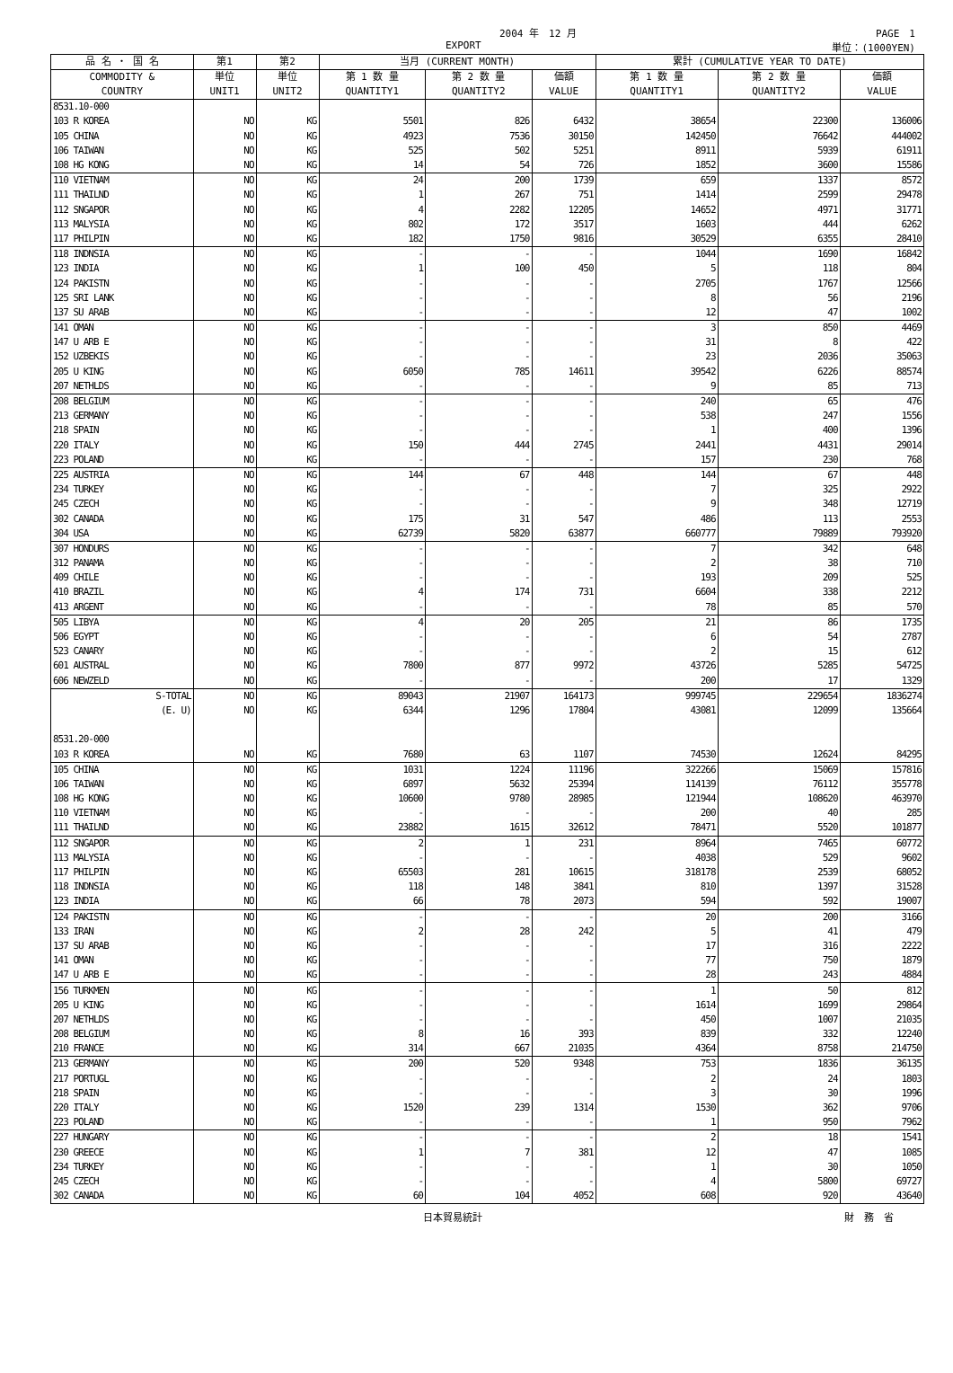2004 年　12 月 PAGE　1
EXPORT 単位：(1000YEN)
| 品 名 ・ 国 名 | 第1 | 第2 | 当月 (CURRENT MONTH) | | | 累計 (CUMULATIVE YEAR TO DATE) | | |
| --- | --- | --- | --- | --- | --- | --- | --- | --- |
| COMMODITY & COUNTRY | 単位 UNIT1 | 単位 UNIT2 | 第 1 数 量 QUANTITY1 | 第 2 数 量 QUANTITY2 | 価額 VALUE | 第 1 数 量 QUANTITY1 | 第 2 数 量 QUANTITY2 | 価額 VALUE |
| 8531.10-000 | | | | | | | | |
| 103 R KOREA | NO | KG | 5501 | 826 | 6432 | 38654 | 22300 | 136006 |
| 105 CHINA | NO | KG | 4923 | 7536 | 30150 | 142450 | 76642 | 444002 |
| 106 TAIWAN | NO | KG | 525 | 502 | 5251 | 8911 | 5939 | 61911 |
| 108 HG KONG | NO | KG | 14 | 54 | 726 | 1852 | 3600 | 15586 |
| 110 VIETNAM | NO | KG | 24 | 200 | 1739 | 659 | 1337 | 8572 |
| 111 THAILND | NO | KG | 1 | 267 | 751 | 1414 | 2599 | 29478 |
| 112 SNGAPOR | NO | KG | 4 | 2282 | 12205 | 14652 | 4971 | 31771 |
| 113 MALYSIA | NO | KG | 802 | 172 | 3517 | 1603 | 444 | 6262 |
| 117 PHILPIN | NO | KG | 182 | 1750 | 9816 | 30529 | 6355 | 28410 |
| 118 INDNSIA | NO | KG | - | - | - | 1044 | 1690 | 16842 |
| 123 INDIA | NO | KG | 1 | 100 | 450 | 5 | 118 | 804 |
| 124 PAKISTN | NO | KG | - | - | - | 2705 | 1767 | 12566 |
| 125 SRI LANK | NO | KG | - | - | - | 8 | 56 | 2196 |
| 137 SU ARAB | NO | KG | - | - | - | 12 | 47 | 1002 |
| 141 OMAN | NO | KG | - | - | - | 3 | 850 | 4469 |
| 147 U ARB E | NO | KG | - | - | - | 31 | 8 | 422 |
| 152 UZBEKIS | NO | KG | - | - | - | 23 | 2036 | 35063 |
| 205 U KING | NO | KG | 6050 | 785 | 14611 | 39542 | 6226 | 88574 |
| 207 NETHLDS | NO | KG | - | - | - | 9 | 85 | 713 |
| 208 BELGIUM | NO | KG | - | - | - | 240 | 65 | 476 |
| 213 GERMANY | NO | KG | - | - | - | 538 | 247 | 1556 |
| 218 SPAIN | NO | KG | - | - | - | 1 | 400 | 1396 |
| 220 ITALY | NO | KG | 150 | 444 | 2745 | 2441 | 4431 | 29014 |
| 223 POLAND | NO | KG | - | - | - | 157 | 230 | 768 |
| 225 AUSTRIA | NO | KG | 144 | 67 | 448 | 144 | 67 | 448 |
| 234 TURKEY | NO | KG | - | - | - | 7 | 325 | 2922 |
| 245 CZECH | NO | KG | - | - | - | 9 | 348 | 12719 |
| 302 CANADA | NO | KG | 175 | 31 | 547 | 486 | 113 | 2553 |
| 304 USA | NO | KG | 62739 | 5820 | 63877 | 660777 | 79889 | 793920 |
| 307 HONDURS | NO | KG | - | - | - | 7 | 342 | 648 |
| 312 PANAMA | NO | KG | - | - | - | 2 | 38 | 710 |
| 409 CHILE | NO | KG | - | - | - | 193 | 209 | 525 |
| 410 BRAZIL | NO | KG | 4 | 174 | 731 | 6604 | 338 | 2212 |
| 413 ARGENT | NO | KG | - | - | - | 78 | 85 | 570 |
| 505 LIBYA | NO | KG | 4 | 20 | 205 | 21 | 86 | 1735 |
| 506 EGYPT | NO | KG | - | - | - | 6 | 54 | 2787 |
| 523 CANARY | NO | KG | - | - | - | 2 | 15 | 612 |
| 601 AUSTRAL | NO | KG | 7800 | 877 | 9972 | 43726 | 5285 | 54725 |
| 606 NEWZELD | NO | KG | - | - | - | 200 | 17 | 1329 |
| S-TOTAL | NO | KG | 89043 | 21907 | 164173 | 999745 | 229654 | 1836274 |
| (E. U) | NO | KG | 6344 | 1296 | 17804 | 43081 | 12099 | 135664 |
| 8531.20-000 | | | | | | | | |
| 103 R KOREA | NO | KG | 7680 | 63 | 1107 | 74530 | 12624 | 84295 |
| 105 CHINA | NO | KG | 1031 | 1224 | 11196 | 322266 | 15069 | 157816 |
| 106 TAIWAN | NO | KG | 6897 | 5632 | 25394 | 114139 | 76112 | 355778 |
| 108 HG KONG | NO | KG | 10600 | 9780 | 28985 | 121944 | 108620 | 463970 |
| 110 VIETNAM | NO | KG | - | - | - | 200 | 40 | 285 |
| 111 THAILND | NO | KG | 23882 | 1615 | 32612 | 78471 | 5520 | 101877 |
| 112 SNGAPOR | NO | KG | 2 | 1 | 231 | 8964 | 7465 | 60772 |
| 113 MALYSIA | NO | KG | - | - | - | 4038 | 529 | 9602 |
| 117 PHILPIN | NO | KG | 65503 | 281 | 10615 | 318178 | 2539 | 68052 |
| 118 INDNSIA | NO | KG | 118 | 148 | 3841 | 810 | 1397 | 31528 |
| 123 INDIA | NO | KG | 66 | 78 | 2073 | 594 | 592 | 19007 |
| 124 PAKISTN | NO | KG | - | - | - | 20 | 200 | 3166 |
| 133 IRAN | NO | KG | 2 | 28 | 242 | 5 | 41 | 479 |
| 137 SU ARAB | NO | KG | - | - | - | 17 | 316 | 2222 |
| 141 OMAN | NO | KG | - | - | - | 77 | 750 | 1879 |
| 147 U ARB E | NO | KG | - | - | - | 28 | 243 | 4884 |
| 156 TURKMEN | NO | KG | - | - | - | 1 | 50 | 812 |
| 205 U KING | NO | KG | - | - | - | 1614 | 1699 | 29864 |
| 207 NETHLDS | NO | KG | - | - | - | 450 | 1007 | 21035 |
| 208 BELGIUM | NO | KG | 8 | 16 | 393 | 839 | 332 | 12240 |
| 210 FRANCE | NO | KG | 314 | 667 | 21035 | 4364 | 8758 | 214750 |
| 213 GERMANY | NO | KG | 200 | 520 | 9348 | 753 | 1836 | 36135 |
| 217 PORTUGL | NO | KG | - | - | - | 2 | 24 | 1803 |
| 218 SPAIN | NO | KG | - | - | - | 3 | 30 | 1996 |
| 220 ITALY | NO | KG | 1520 | 239 | 1314 | 1530 | 362 | 9706 |
| 223 POLAND | NO | KG | - | - | - | 1 | 950 | 7962 |
| 227 HUNGARY | NO | KG | - | - | - | 2 | 18 | 1541 |
| 230 GREECE | NO | KG | 1 | 7 | 381 | 12 | 47 | 1085 |
| 234 TURKEY | NO | KG | - | - | - | 1 | 30 | 1050 |
| 245 CZECH | NO | KG | - | - | - | 4 | 5800 | 69727 |
| 302 CANADA | NO | KG | 60 | 104 | 4052 | 608 | 920 | 43640 |
日本貿易統計 財　務　省